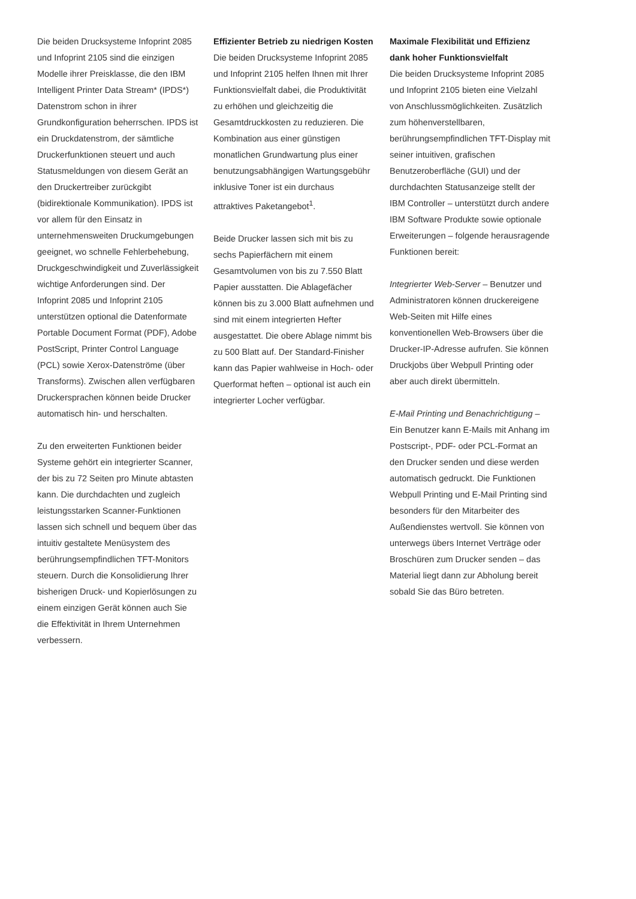Die beiden Drucksysteme Infoprint 2085 und Infoprint 2105 sind die einzigen Modelle ihrer Preisklasse, die den IBM Intelligent Printer Data Stream* (IPDS*) Datenstrom schon in ihrer Grundkonfiguration beherrschen. IPDS ist ein Druckdatenstrom, der sämtliche Druckerfunktionen steuert und auch Statusmeldungen von diesem Gerät an den Druckertreiber zurückgibt (bidirektionale Kommunikation). IPDS ist vor allem für den Einsatz in unternehmensweiten Druckumgebungen geeignet, wo schnelle Fehlerbehebung, Druckgeschwindigkeit und Zuverlässigkeit wichtige Anforderungen sind. Der Infoprint 2085 und Infoprint 2105 unterstützen optional die Datenformate Portable Document Format (PDF), Adobe PostScript, Printer Control Language (PCL) sowie Xerox-Datenströme (über Transforms). Zwischen allen verfügbaren Druckersprachen können beide Drucker automatisch hin- und herschalten.
Zu den erweiterten Funktionen beider Systeme gehört ein integrierter Scanner, der bis zu 72 Seiten pro Minute abtasten kann. Die durchdachten und zugleich leistungsstarken Scanner-Funktionen lassen sich schnell und bequem über das intuitiv gestaltete Menüsystem des berührungsempfindlichen TFT-Monitors steuern. Durch die Konsolidierung Ihrer bisherigen Druck- und Kopierlösungen zu einem einzigen Gerät können auch Sie die Effektivität in Ihrem Unternehmen verbessern.
Effizienter Betrieb zu niedrigen Kosten
Die beiden Drucksysteme Infoprint 2085 und Infoprint 2105 helfen Ihnen mit Ihrer Funktionsvielfalt dabei, die Produktivität zu erhöhen und gleichzeitig die Gesamtdruckkosten zu reduzieren. Die Kombination aus einer günstigen monatlichen Grundwartung plus einer benutzungsabhängigen Wartungsgebühr inklusive Toner ist ein durchaus attraktives Paketangebot<sup>1</sup>.
Beide Drucker lassen sich mit bis zu sechs Papierfächern mit einem Gesamtvolumen von bis zu 7.550 Blatt Papier ausstatten. Die Ablagefächer können bis zu 3.000 Blatt aufnehmen und sind mit einem integrierten Hefter ausgestattet. Die obere Ablage nimmt bis zu 500 Blatt auf. Der Standard-Finisher kann das Papier wahlweise in Hoch- oder Querformat heften – optional ist auch ein integrierter Locher verfügbar.
Maximale Flexibilität und Effizienz dank hoher Funktionsvielfalt
Die beiden Drucksysteme Infoprint 2085 und Infoprint 2105 bieten eine Vielzahl von Anschlussmöglichkeiten. Zusätzlich zum höhenverstellbaren, berührungsempfindlichen TFT-Display mit seiner intuitiven, grafischen Benutzeroberfläche (GUI) und der durchdachten Statusanzeige stellt der IBM Controller – unterstützt durch andere IBM Software Produkte sowie optionale Erweiterungen – folgende herausragende Funktionen bereit:
Integrierter Web-Server – Benutzer und Administratoren können druckereigene Web-Seiten mit Hilfe eines konventionellen Web-Browsers über die Drucker-IP-Adresse aufrufen. Sie können Druckjobs über Webpull Printing oder aber auch direkt übermitteln.
E-Mail Printing und Benachrichtigung – Ein Benutzer kann E-Mails mit Anhang im Postscript-, PDF- oder PCL-Format an den Drucker senden und diese werden automatisch gedruckt. Die Funktionen Webpull Printing und E-Mail Printing sind besonders für den Mitarbeiter des Außendienstes wertvoll. Sie können von unterwegs übers Internet Verträge oder Broschüren zum Drucker senden – das Material liegt dann zur Abholung bereit sobald Sie das Büro betreten.